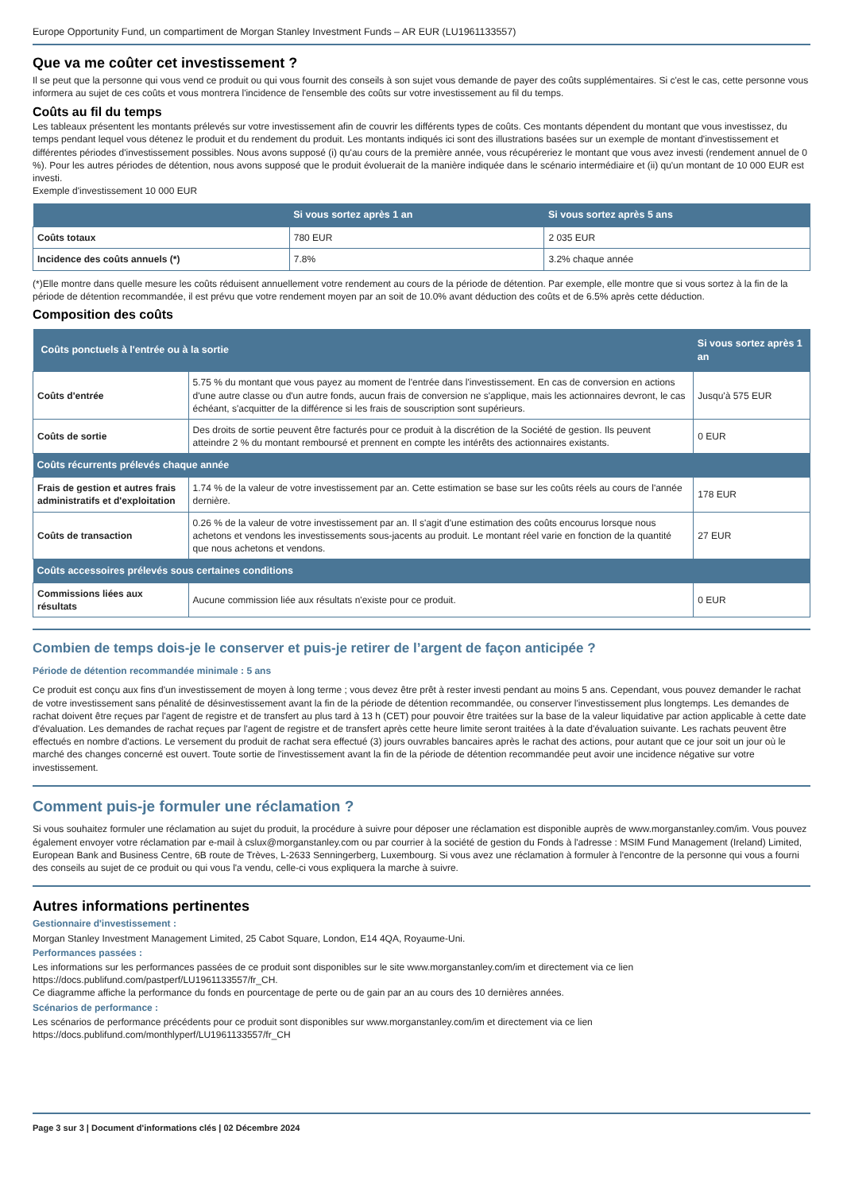Europe Opportunity Fund, un compartiment de Morgan Stanley Investment Funds – AR EUR (LU1961133557)
Que va me coûter cet investissement ?
Il se peut que la personne qui vous vend ce produit ou qui vous fournit des conseils à son sujet vous demande de payer des coûts supplémentaires. Si c'est le cas, cette personne vous informera au sujet de ces coûts et vous montrera l'incidence de l'ensemble des coûts sur votre investissement au fil du temps.
Coûts au fil du temps
Les tableaux présentent les montants prélevés sur votre investissement afin de couvrir les différents types de coûts. Ces montants dépendent du montant que vous investissez, du temps pendant lequel vous détenez le produit et du rendement du produit. Les montants indiqués ici sont des illustrations basées sur un exemple de montant d'investissement et différentes périodes d'investissement possibles. Nous avons supposé (i) qu'au cours de la première année, vous récupéreriez le montant que vous avez investi (rendement annuel de 0 %). Pour les autres périodes de détention, nous avons supposé que le produit évoluerait de la manière indiquée dans le scénario intermédiaire et (ii) qu'un montant de 10 000 EUR est investi.
Exemple d'investissement 10 000 EUR
| | Si vous sortez après 1 an | Si vous sortez après 5 ans |
| --- | --- | --- |
| Coûts totaux | 780 EUR | 2 035 EUR |
| Incidence des coûts annuels (*) | 7.8% | 3.2% chaque année |
(*)Elle montre dans quelle mesure les coûts réduisent annuellement votre rendement au cours de la période de détention. Par exemple, elle montre que si vous sortez à la fin de la période de détention recommandée, il est prévu que votre rendement moyen par an soit de 10.0% avant déduction des coûts et de 6.5% après cette déduction.
Composition des coûts
| Coûts ponctuels à l'entrée ou à la sortie | | Si vous sortez après 1 an |
| --- | --- | --- |
| Coûts d'entrée | 5.75 % du montant que vous payez au moment de l'entrée dans l'investissement. En cas de conversion en actions d'une autre classe ou d'un autre fonds, aucun frais de conversion ne s'applique, mais les actionnaires devront, le cas échéant, s'acquitter de la différence si les frais de souscription sont supérieurs. | Jusqu'à 575 EUR |
| Coûts de sortie | Des droits de sortie peuvent être facturés pour ce produit à la discrétion de la Société de gestion. Ils peuvent atteindre 2 % du montant remboursé et prennent en compte les intérêts des actionnaires existants. | 0 EUR |
| Coûts récurrents prélevés chaque année | | |
| Frais de gestion et autres frais administratifs et d'exploitation | 1.74 % de la valeur de votre investissement par an. Cette estimation se base sur les coûts réels au cours de l'année dernière. | 178 EUR |
| Coûts de transaction | 0.26 % de la valeur de votre investissement par an. Il s'agit d'une estimation des coûts encourus lorsque nous achetons et vendons les investissements sous-jacents au produit. Le montant réel varie en fonction de la quantité que nous achetons et vendons. | 27 EUR |
| Coûts accessoires prélevés sous certaines conditions | | |
| Commissions liées aux résultats | Aucune commission liée aux résultats n'existe pour ce produit. | 0 EUR |
Combien de temps dois-je le conserver et puis-je retirer de l’argent de façon anticipée ?
Période de détention recommandée minimale : 5 ans
Ce produit est conçu aux fins d'un investissement de moyen à long terme ; vous devez être prêt à rester investi pendant au moins 5 ans. Cependant, vous pouvez demander le rachat de votre investissement sans pénalité de désinvestissement avant la fin de la période de détention recommandée, ou conserver l'investissement plus longtemps. Les demandes de rachat doivent être reçues par l'agent de registre et de transfert au plus tard à 13 h (CET) pour pouvoir être traitées sur la base de la valeur liquidative par action applicable à cette date d'évaluation. Les demandes de rachat reçues par l'agent de registre et de transfert après cette heure limite seront traitées à la date d'évaluation suivante. Les rachats peuvent être effectués en nombre d'actions. Le versement du produit de rachat sera effectué (3) jours ouvrables bancaires après le rachat des actions, pour autant que ce jour soit un jour où le marché des changes concerné est ouvert. Toute sortie de l'investissement avant la fin de la période de détention recommandée peut avoir une incidence négative sur votre investissement.
Comment puis-je formuler une réclamation ?
Si vous souhaitez formuler une réclamation au sujet du produit, la procédure à suivre pour déposer une réclamation est disponible auprès de www.morganstanley.com/im. Vous pouvez également envoyer votre réclamation par e-mail à cslux@morganstanley.com ou par courrier à la société de gestion du Fonds à l'adresse : MSIM Fund Management (Ireland) Limited, European Bank and Business Centre, 6B route de Trèves, L-2633 Senningerberg, Luxembourg. Si vous avez une réclamation à formuler à l'encontre de la personne qui vous a fourni des conseils au sujet de ce produit ou qui vous l'a vendu, celle-ci vous expliquera la marche à suivre.
Autres informations pertinentes
Gestionnaire d'investissement :
Morgan Stanley Investment Management Limited, 25 Cabot Square, London, E14 4QA, Royaume-Uni.
Performances passées :
Les informations sur les performances passées de ce produit sont disponibles sur le site www.morganstanley.com/im et directement via ce lien https://docs.publifund.com/pastperf/LU1961133557/fr_CH.
Ce diagramme affiche la performance du fonds en pourcentage de perte ou de gain par an au cours des 10 dernières années.
Scénarios de performance :
Les scénarios de performance précédents pour ce produit sont disponibles sur www.morganstanley.com/im et directement via ce lien https://docs.publifund.com/monthlyperf/LU1961133557/fr_CH
Page 3 sur 3 | Document d'informations clés | 02 Décembre 2024